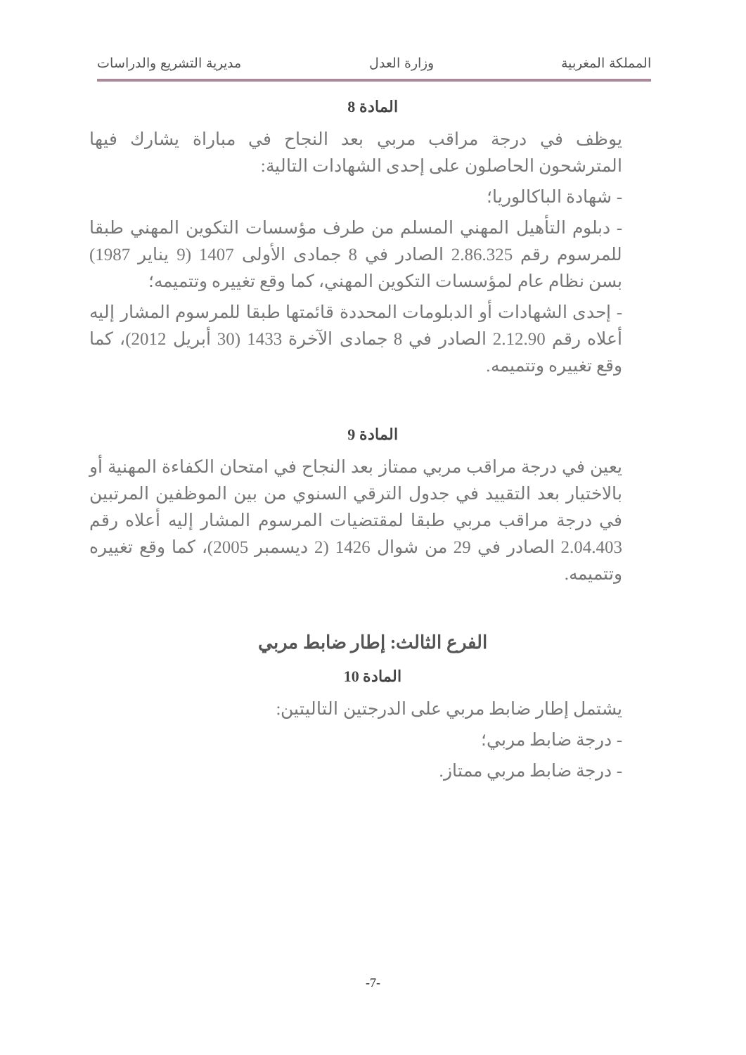المملكة المغربية وزارة العدل مديرية التشريع والدراسات
المادة 8
يوظف في درجة مراقب مربي بعد النجاح في مباراة يشارك فيها المترشحون الحاصلون على إحدى الشهادات التالية:
- شهادة الباكالوريا؛
- دبلوم التأهيل المهني المسلم من طرف مؤسسات التكوين المهني طبقا للمرسوم رقم 2.86.325 الصادر في 8 جمادى الأولى 1407 (9 يناير 1987) بسن نظام عام لمؤسسات التكوين المهني، كما وقع تغييره وتتميمه؛
- إحدى الشهادات أو الدبلومات المحددة قائمتها طبقا للمرسوم المشار إليه أعلاه رقم 2.12.90 الصادر في 8 جمادى الآخرة 1433 (30 أبريل 2012)، كما وقع تغييره وتتميمه.
المادة 9
يعين في درجة مراقب مربي ممتاز بعد النجاح في امتحان الكفاءة المهنية أو بالاختيار بعد التقييد في جدول الترقي السنوي من بين الموظفين المرتبين في درجة مراقب مربي طبقا لمقتضيات المرسوم المشار إليه أعلاه رقم 2.04.403 الصادر في 29 من شوال 1426 (2 ديسمبر 2005)، كما وقع تغييره وتتميمه.
الفرع الثالث: إطار ضابط مربي
المادة 10
يشتمل إطار ضابط مربي على الدرجتين التاليتين:
- درجة ضابط مربي؛
- درجة ضابط مربي ممتاز.
-7-